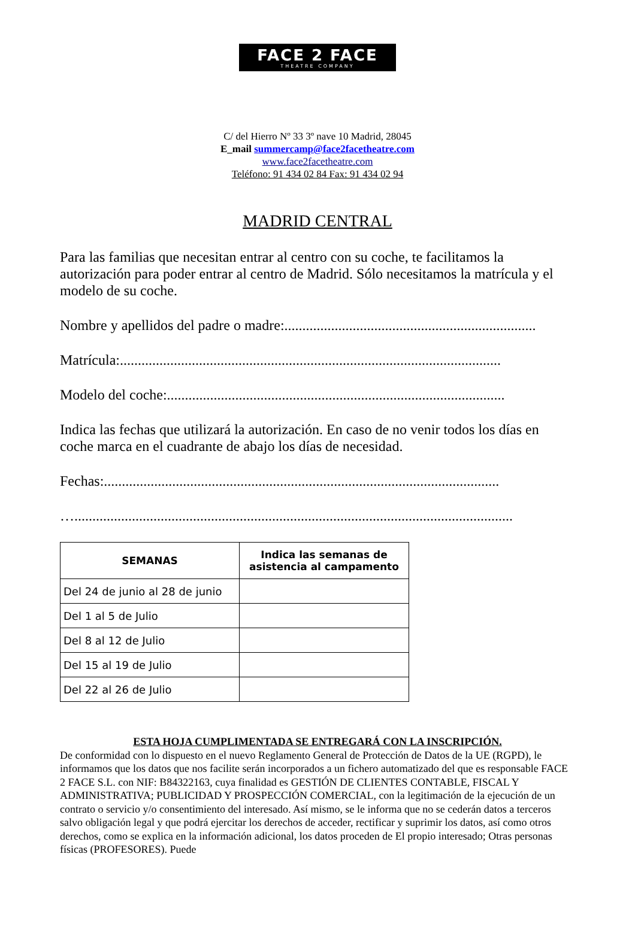FACE 2 FACE
THEATRE COMPANY
C/ del Hierro Nº 33 3º nave 10 Madrid, 28045
E_mail summercamp@face2facetheatre.com
www.face2facetheatre.com
Teléfono: 91 434 02 84 Fax: 91 434 02 94
MADRID CENTRAL
Para las familias que necesitan entrar al centro con su coche, te facilitamos la autorización para poder entrar al centro de Madrid. Sólo necesitamos la matrícula y el modelo de su coche.
Nombre y apellidos del padre o madre:......................................................................
Matrícula:..........................................................................................................
Modelo del coche:..............................................................................................
Indica las fechas que utilizará la autorización. En caso de no venir todos los días en coche marca en el cuadrante de abajo los días de necesidad.
Fechas:..............................................................................................................
…..........................................................................................................................
| SEMANAS | Indica las semanas de asistencia al campamento |
| --- | --- |
| Del 24 de junio al 28 de junio | |
| Del 1 al 5 de Julio | |
| Del 8 al 12 de Julio | |
| Del 15 al 19 de Julio | |
| Del 22 al 26 de Julio | |
ESTA HOJA CUMPLIMENTADA SE ENTREGARÁ CON LA INSCRIPCIÓN.
De conformidad con lo dispuesto en el nuevo Reglamento General de Protección de Datos de la UE (RGPD), le informamos que los datos que nos facilite serán incorporados a un fichero automatizado del que es responsable FACE 2 FACE S.L. con NIF: B84322163, cuya finalidad es GESTIÓN DE CLIENTES CONTABLE, FISCAL Y ADMINISTRATIVA; PUBLICIDAD Y PROSPECCIÓN COMERCIAL, con la legitimación de la ejecución de un contrato o servicio y/o consentimiento del interesado. Así mismo, se le informa que no se cederán datos a terceros salvo obligación legal y que podrá ejercitar los derechos de acceder, rectificar y suprimir los datos, así como otros derechos, como se explica en la información adicional, los datos proceden de El propio interesado; Otras personas físicas (PROFESORES). Puede